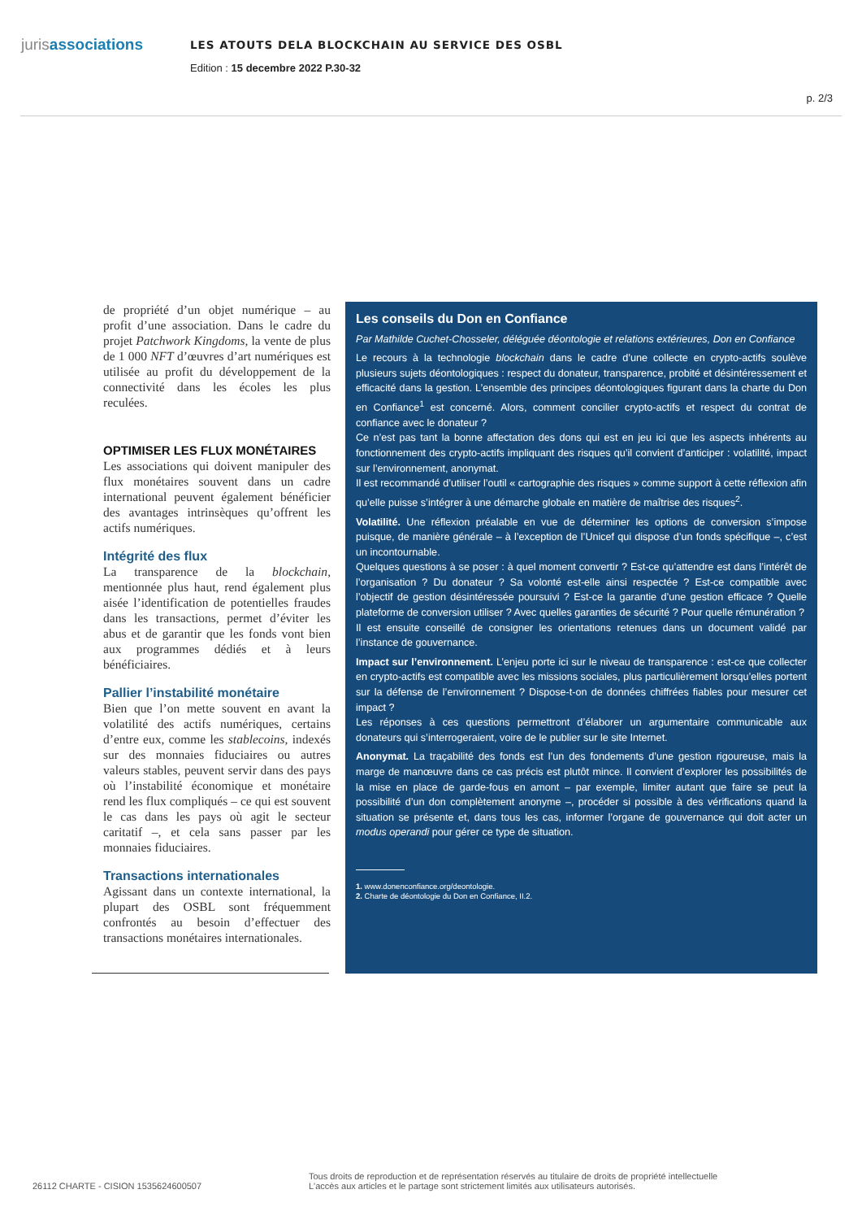jurisassociations
LES ATOUTS DELA BLOCKCHAIN AU SERVICE DES OSBL
Edition : 15 decembre 2022 P.30-32
p. 2/3
de propriété d’un objet numérique – au profit d’une association. Dans le cadre du projet Patchwork Kingdoms, la vente de plus de 1 000 NFT d’œuvres d’art numériques est utilisée au profit du développement de la connectivité dans les écoles les plus reculées.
OPTIMISER LES FLUX MONÉTAIRES
Les associations qui doivent manipuler des flux monétaires souvent dans un cadre international peuvent également bénéficier des avantages intrinsèques qu’offrent les actifs numériques.
Intégrité des flux
La transparence de la blockchain, mentionnée plus haut, rend également plus aisée l’identification de potentielles fraudes dans les transactions, permet d’éviter les abus et de garantir que les fonds vont bien aux programmes dédiés et à leurs bénéficiaires.
Pallier l’instabilité monétaire
Bien que l’on mette souvent en avant la volatilité des actifs numériques, certains d’entre eux, comme les stablecoins, indexés sur des monnaies fiduciaires ou autres valeurs stables, peuvent servir dans des pays où l’instabilité économique et monétaire rend les flux compliqués – ce qui est souvent le cas dans les pays où agit le secteur caritatif –, et cela sans passer par les monnaies fiduciaires.
Transactions internationales
Agissant dans un contexte international, la plupart des OSBL sont fréquemment confrontés au besoin d’effectuer des transactions monétaires internationales.
Les conseils du Don en Confiance
Par Mathilde Cuchet-Chosseler, déléguée déontologie et relations extérieures, Don en Confiance
Le recours à la technologie blockchain dans le cadre d’une collecte en crypto-actifs soulève plusieurs sujets déontologiques : respect du donateur, transparence, probité et désintéressement et efficacité dans la gestion. L’ensemble des principes déontologiques figurant dans la charte du Don en Confiance<sup>1</sup> est concerné. Alors, comment concilier crypto-actifs et respect du contrat de confiance avec le donateur ?
Ce n’est pas tant la bonne affectation des dons qui est en jeu ici que les aspects inhérents au fonctionnement des crypto-actifs impliquant des risques qu’il convient d’anticiper : volatilité, impact sur l’environnement, anonymat.
Il est recommandé d’utiliser l’outil « cartographie des risques » comme support à cette réflexion afin qu’elle puisse s’intégrer à une démarche globale en matière de maîtrise des risques<sup>2</sup>.
Volatilité. Une réflexion préalable en vue de déterminer les options de conversion s’impose puisque, de manière générale – à l’exception de l’Unicef qui dispose d’un fonds spécifique –, c’est un incontournable.
Quelques questions à se poser : à quel moment convertir ? Est-ce qu’attendre est dans l’intérêt de l’organisation ? Du donateur ? Sa volonté est-elle ainsi respectée ? Est-ce compatible avec l’objectif de gestion désintéressée poursuivi ? Est-ce la garantie d’une gestion efficace ? Quelle plateforme de conversion utiliser ? Avec quelles garanties de sécurité ? Pour quelle rémunération ?
Il est ensuite conseillé de consigner les orientations retenues dans un document validé par l’instance de gouvernance.
Impact sur l’environnement. L’enjeu porte ici sur le niveau de transparence : est-ce que collecter en crypto-actifs est compatible avec les missions sociales, plus particulièrement lorsqu’elles portent sur la défense de l’environnement ? Dispose-t-on de données chiffrées fiables pour mesurer cet impact ?
Les réponses à ces questions permettront d’élaborer un argumentaire communicable aux donateurs qui s’interrogeraient, voire de le publier sur le site Internet.
Anonymat. La traçabilité des fonds est l’un des fondements d’une gestion rigoureuse, mais la marge de manœuvre dans ce cas précis est plutôt mince. Il convient d’explorer les possibilités de la mise en place de garde-fous en amont – par exemple, limiter autant que faire se peut la possibilité d’un don complètement anonyme –, procéder si possible à des vérifications quand la situation se présente et, dans tous les cas, informer l’organe de gouvernance qui doit acter un modus operandi pour gérer ce type de situation.
1. www.donenconfiance.org/deontologie.
2. Charte de déontologie du Don en Confiance, II.2.
26112 CHARTE - CISION 1535624600507
Tous droits de reproduction et de représentation réservés au titulaire de droits de propriété intellectuelle
L'accès aux articles et le partage sont strictement limités aux utilisateurs autorisés.